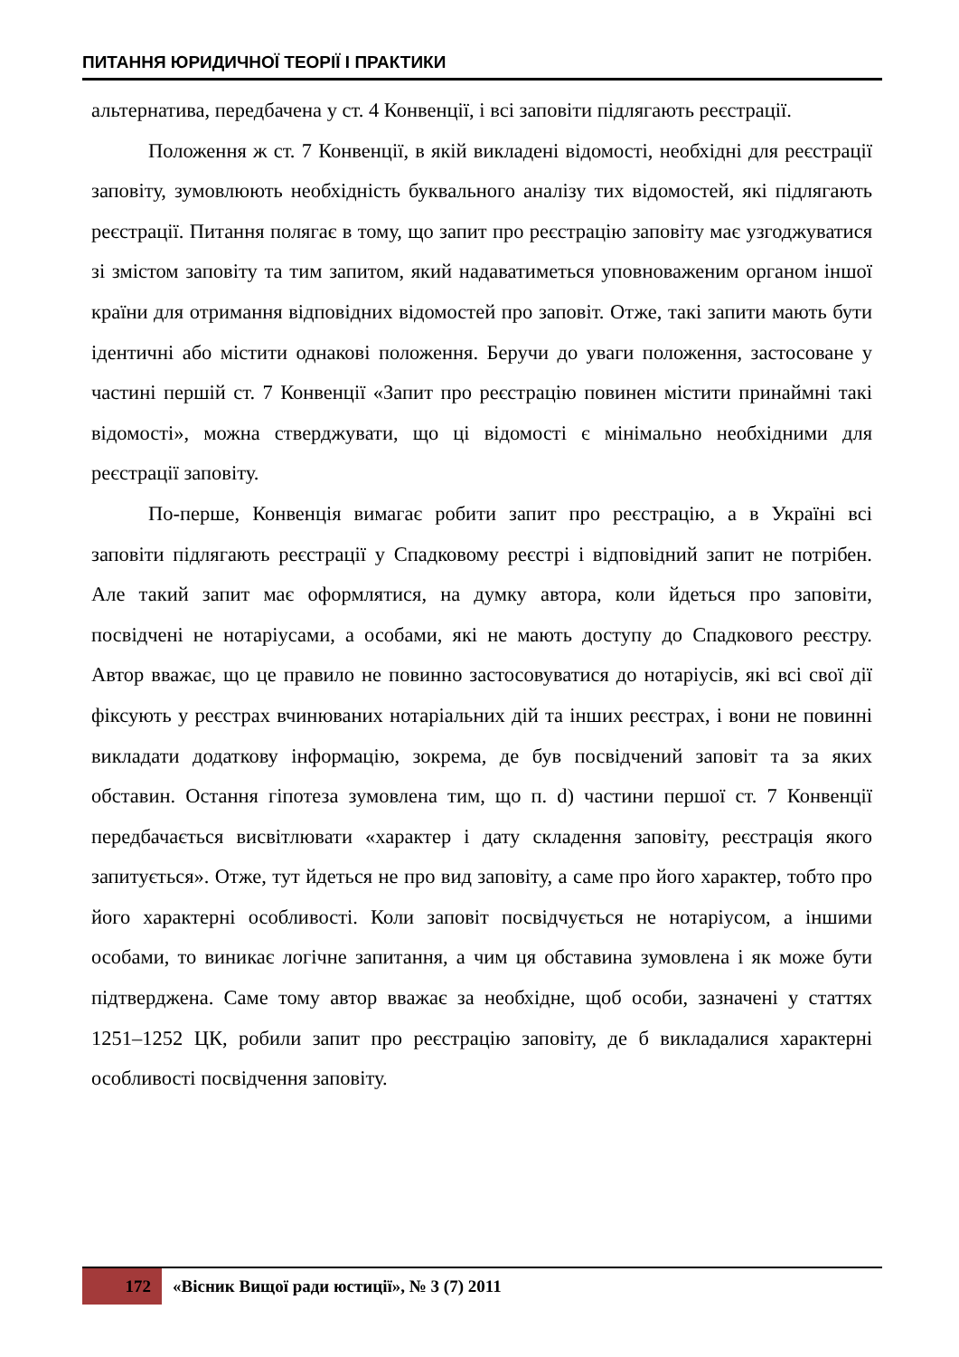ПИТАННЯ ЮРИДИЧНОЇ ТЕОРІЇ І ПРАКТИКИ
альтернатива, передбачена у ст. 4 Конвенції, і всі заповіти підлягають реєстрації.
Положення ж ст. 7 Конвенції, в якій викладені відомості, необхідні для реєстрації заповіту, зумовлюють необхідність буквального аналізу тих відомостей, які підлягають реєстрації. Питання полягає в тому, що запит про реєстрацію заповіту має узгоджуватися зі змістом заповіту та тим запитом, який надаватиметься уповноваженим органом іншої країни для отримання відповідних відомостей про заповіт. Отже, такі запити мають бути ідентичні або містити однакові положення. Беручи до уваги положення, застосоване у частині першій ст. 7 Конвенції «Запит про реєстрацію повинен містити принаймні такі відомості», можна стверджувати, що ці відомості є мінімально необхідними для реєстрації заповіту.
По-перше, Конвенція вимагає робити запит про реєстрацію, а в Україні всі заповіти підлягають реєстрації у Спадковому реєстрі і відповідний запит не потрібен. Але такий запит має оформлятися, на думку автора, коли йдеться про заповіти, посвідчені не нотаріусами, а особами, які не мають доступу до Спадкового реєстру. Автор вважає, що це правило не повинно застосовуватися до нотаріусів, які всі свої дії фіксують у реєстрах вчинюваних нотаріальних дій та інших реєстрах, і вони не повинні викладати додаткову інформацію, зокрема, де був посвідчений заповіт та за яких обставин. Остання гіпотеза зумовлена тим, що п. d) частини першої ст. 7 Конвенції передбачається висвітлювати «характер і дату складення заповіту, реєстрація якого запитується». Отже, тут йдеться не про вид заповіту, а саме про його характер, тобто про його характерні особливості. Коли заповіт посвідчується не нотаріусом, а іншими особами, то виникає логічне запитання, а чим ця обставина зумовлена і як може бути підтверджена. Саме тому автор вважає за необхідне, щоб особи, зазначені у статтях 1251–1252 ЦК, робили запит про реєстрацію заповіту, де б викладалися характерні особливості посвідчення заповіту.
172
«Вісник Вищої ради юстиції», № 3 (7) 2011